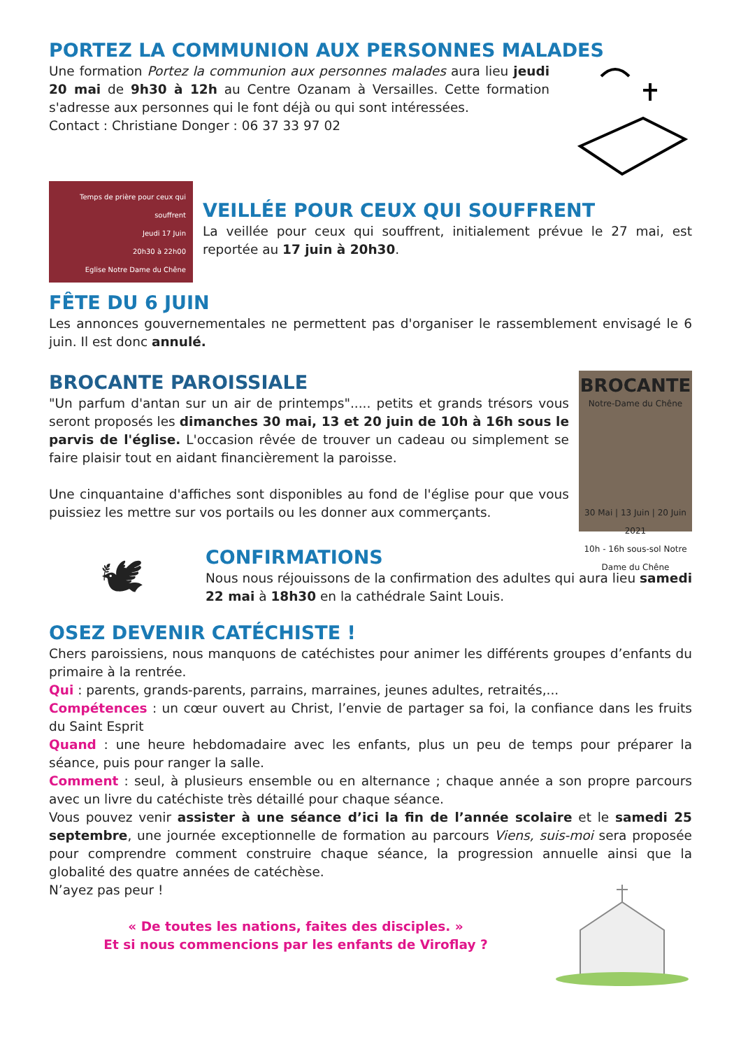PORTEZ LA COMMUNION AUX PERSONNES MALADES
Une formation Portez la communion aux personnes malades aura lieu jeudi 20 mai de 9h30 à 12h au Centre Ozanam à Versailles. Cette formation s'adresse aux personnes qui le font déjà ou qui sont intéressées.
Contact : Christiane Donger : 06 37 33 97 02
Temps de prière pour ceux qui souffrent
Jeudi 17 Juin
20h30 à 22h00
Eglise Notre Dame du Chêne
VEILLÉE POUR CEUX QUI SOUFFRENT
La veillée pour ceux qui souffrent, initialement prévue le 27 mai, est reportée au 17 juin à 20h30.
FÊTE DU 6 JUIN
Les annonces gouvernementales ne permettent pas d'organiser le rassemblement envisagé le 6 juin. Il est donc annulé.
BROCANTE PAROISSIALE
"Un parfum d'antan sur un air de printemps"..... petits et grands trésors vous seront proposés les dimanches 30 mai, 13 et 20 juin de 10h à 16h sous le parvis de l'église. L'occasion rêvée de trouver un cadeau ou simplement se faire plaisir tout en aidant financièrement la paroisse.
Une cinquantaine d'affiches sont disponibles au fond de l'église pour que vous puissiez les mettre sur vos portails ou les donner aux commerçants.
BROCANTE
Notre-Dame du Chêne
30 Mai | 13 Juin | 20 Juin
2021
10h - 16h sous-sol Notre Dame du Chêne
🕊
CONFIRMATIONS
Nous nous réjouissons de la confirmation des adultes qui aura lieu samedi 22 mai à 18h30 en la cathédrale Saint Louis.
OSEZ DEVENIR CATÉCHISTE !
Chers paroissiens, nous manquons de catéchistes pour animer les différents groupes d’enfants du primaire à la rentrée.
Qui : parents, grands-parents, parrains, marraines, jeunes adultes, retraités,...
Compétences : un cœur ouvert au Christ, l’envie de partager sa foi, la confiance dans les fruits du Saint Esprit
Quand : une heure hebdomadaire avec les enfants, plus un peu de temps pour préparer la séance, puis pour ranger la salle.
Comment : seul, à plusieurs ensemble ou en alternance ; chaque année a son propre parcours avec un livre du catéchiste très détaillé pour chaque séance.
Vous pouvez venir assister à une séance d’ici la fin de l’année scolaire et le samedi 25 septembre, une journée exceptionnelle de formation au parcours Viens, suis-moi sera proposée pour comprendre comment construire chaque séance, la progression annuelle ainsi que la globalité des quatre années de catéchèse.
N’ayez pas peur !
« De toutes les nations, faites des disciples. »
Et si nous commencions par les enfants de Viroflay ?